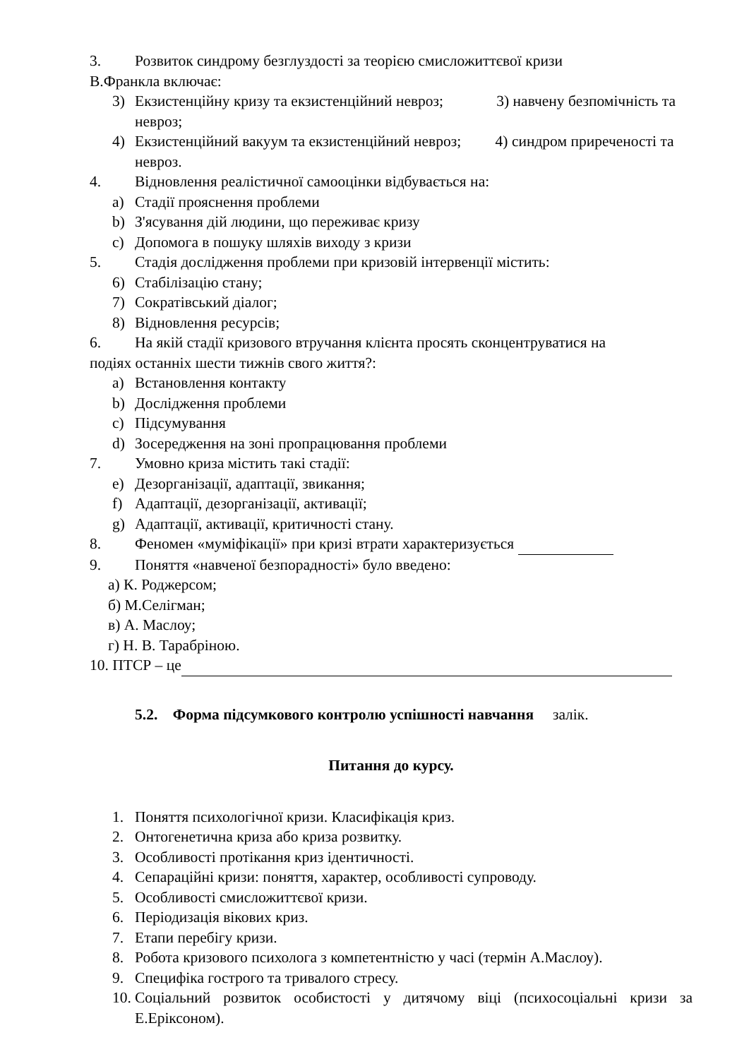3. Розвиток синдрому безглуздості за теорією смисложиттєвої кризи
В.Франкла включає:
3) Екзистенційну кризу та екзистенційний невроз; 3) навчену безпомічність та невроз;
4) Екзистенційний вакуум та екзистенційний невроз; 4) синдром приреченості та невроз.
4. Відновлення реалістичної самооцінки відбувається на:
a) Стадії прояснення проблеми
b) З'ясування дій людини, що переживає кризу
c) Допомога в пошуку шляхів виходу з кризи
5. Стадія дослідження проблеми при кризовій інтервенції містить:
6) Стабілізацію стану;
7) Сократівський діалог;
8) Відновлення ресурсів;
6. На якій стадії кризового втручання клієнта просять сконцентруватися на
подіях останніх шести тижнів свого життя?:
a) Встановлення контакту
b) Дослідження проблеми
c) Підсумування
d) Зосередження на зоні пропрацювання проблеми
7. Умовно криза містить такі стадії:
e) Дезорганізації, адаптації, звикання;
f) Адаптації, дезорганізації, активації;
g) Адаптації, активації, критичності стану.
8. Феномен «муміфікації» при кризі втрати характеризується
9. Поняття «навченої безпорадності» було введено:
а) К. Роджерсом;
б) М.Селігман;
в) А. Маслоу;
г) Н. В. Тарабріною.
10. ПТСР – це
5.2. Форма підсумкового контролю успішності навчання залік.
Питання до курсу.
1. Поняття психологічної кризи. Класифікація криз.
2. Онтогенетична криза або криза розвитку.
3. Особливості протікання криз ідентичності.
4. Сепараційні кризи: поняття, характер, особливості супроводу.
5. Особливості смисложиттєвої кризи.
6. Періодизація вікових криз.
7. Етапи перебігу кризи.
8. Робота кризового психолога з компетентністю у часі (термін А.Маслоу).
9. Специфіка гострого та тривалого стресу.
10. Соціальний розвиток особистості у дитячому віці (психосоціальні кризи за Е.Еріксоном).